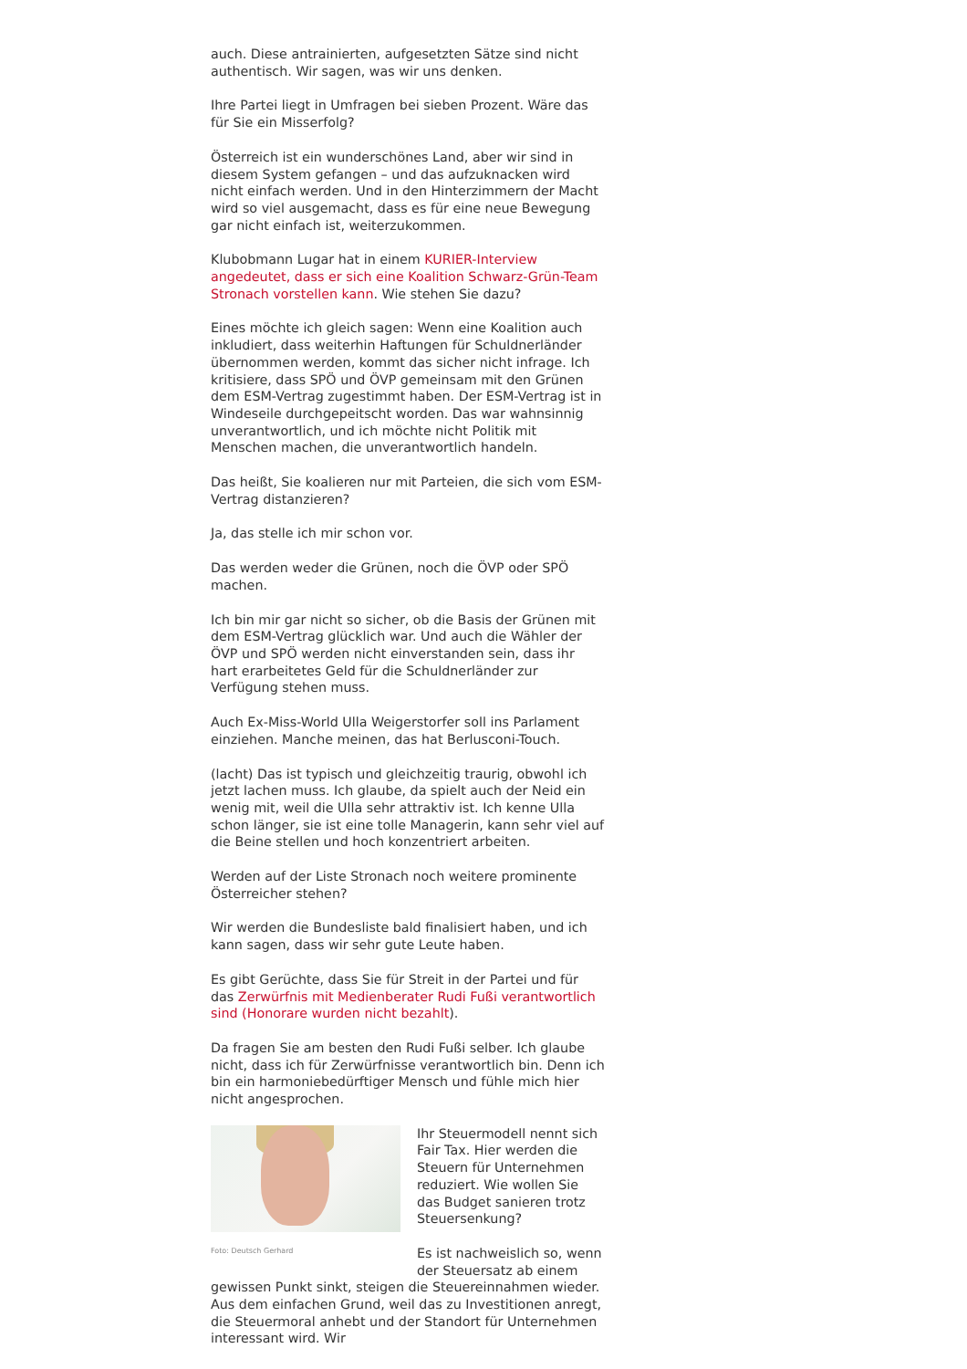auch. Diese antrainierten, aufgesetzten Sätze sind nicht authentisch. Wir sagen, was wir uns denken.
Ihre Partei liegt in Umfragen bei sieben Prozent. Wäre das für Sie ein Misserfolg?
Österreich ist ein wunderschönes Land, aber wir sind in diesem System gefangen – und das aufzuknacken wird nicht einfach werden. Und in den Hinterzimmern der Macht wird so viel ausgemacht, dass es für eine neue Bewegung gar nicht einfach ist, weiterzukommen.
Klubobmann Lugar hat in einem KURIER-Interview angedeutet, dass er sich eine Koalition Schwarz-Grün-Team Stronach vorstellen kann. Wie stehen Sie dazu?
Eines möchte ich gleich sagen: Wenn eine Koalition auch inkludiert, dass weiterhin Haftungen für Schuldnerländer übernommen werden, kommt das sicher nicht infrage. Ich kritisiere, dass SPÖ und ÖVP gemeinsam mit den Grünen dem ESM-Vertrag zugestimmt haben. Der ESM-Vertrag ist in Windeseile durchgepeitscht worden. Das war wahnsinnig unverantwortlich, und ich möchte nicht Politik mit Menschen machen, die unverantwortlich handeln.
Das heißt, Sie koalieren nur mit Parteien, die sich vom ESM-Vertrag distanzieren?
Ja, das stelle ich mir schon vor.
Das werden weder die Grünen, noch die ÖVP oder SPÖ machen.
Ich bin mir gar nicht so sicher, ob die Basis der Grünen mit dem ESM-Vertrag glücklich war. Und auch die Wähler der ÖVP und SPÖ werden nicht einverstanden sein, dass ihr hart erarbeitetes Geld für die Schuldnerländer zur Verfügung stehen muss.
Auch Ex-Miss-World Ulla Weigerstorfer soll ins Parlament einziehen. Manche meinen, das hat Berlusconi-Touch.
(lacht) Das ist typisch und gleichzeitig traurig, obwohl ich jetzt lachen muss. Ich glaube, da spielt auch der Neid ein wenig mit, weil die Ulla sehr attraktiv ist. Ich kenne Ulla schon länger, sie ist eine tolle Managerin, kann sehr viel auf die Beine stellen und hoch konzentriert arbeiten.
Werden auf der Liste Stronach noch weitere prominente Österreicher stehen?
Wir werden die Bundesliste bald finalisiert haben, und ich kann sagen, dass wir sehr gute Leute haben.
Es gibt Gerüchte, dass Sie für Streit in der Partei und für das Zerwürfnis mit Medienberater Rudi Fußi verantwortlich sind (Honorare wurden nicht bezahlt).
Da fragen Sie am besten den Rudi Fußi selber. Ich glaube nicht, dass ich für Zerwürfnisse verantwortlich bin. Denn ich bin ein harmoniebedürftiger Mensch und fühle mich hier nicht angesprochen.
Foto: Deutsch Gerhard
Ihr Steuermodell nennt sich Fair Tax. Hier werden die Steuern für Unternehmen reduziert. Wie wollen Sie das Budget sanieren trotz Steuersenkung?
Es ist nachweislich so, wenn der Steuersatz ab einem gewissen Punkt sinkt, steigen die Steuereinnahmen wieder. Aus dem einfachen Grund, weil das zu Investitionen anregt, die Steuermoral anhebt und der Standort für Unternehmen interessant wird. Wir